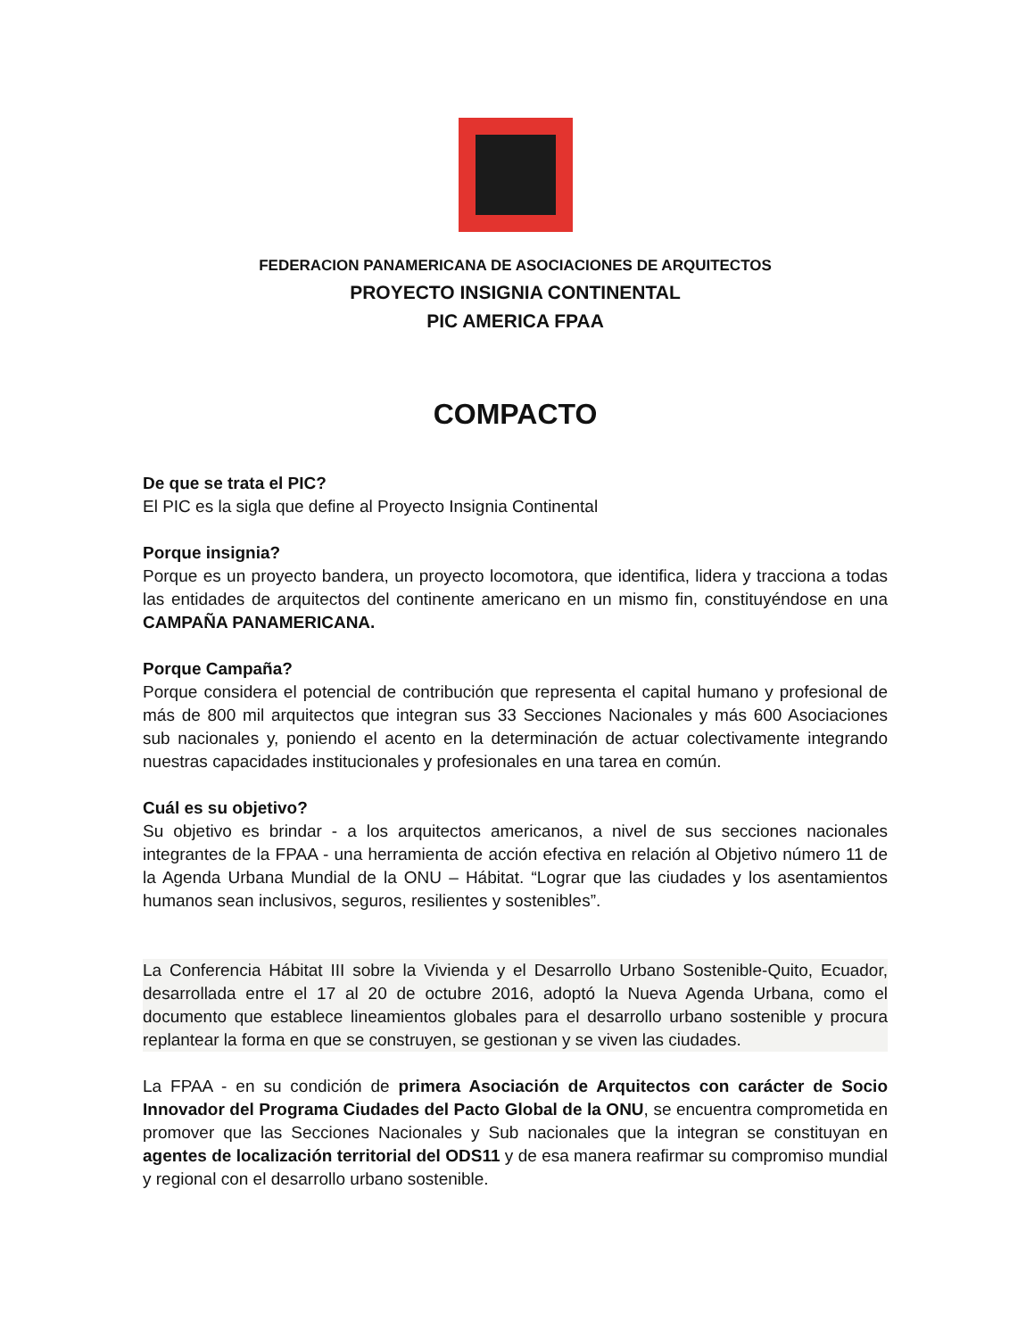FEDERACION PANAMERICANA DE ASOCIACIONES DE ARQUITECTOS
PROYECTO INSIGNIA CONTINENTAL
PIC AMERICA FPAA
COMPACTO
De que se trata el PIC?
El PIC es la sigla que define al Proyecto Insignia Continental
Porque insignia?
Porque es un proyecto bandera, un proyecto locomotora, que identifica, lidera y tracciona a todas las entidades de arquitectos del continente americano en un mismo fin, constituyéndose en una CAMPAÑA PANAMERICANA.
Porque Campaña?
Porque considera el potencial de contribución que representa el capital humano y profesional de más de 800 mil arquitectos que integran sus 33 Secciones Nacionales y más 600 Asociaciones sub nacionales y, poniendo el acento en la determinación de actuar colectivamente integrando nuestras capacidades institucionales y profesionales en una tarea en común.
Cuál es su objetivo?
Su objetivo es brindar - a los arquitectos americanos, a nivel de sus secciones nacionales integrantes de la FPAA - una herramienta de acción efectiva en relación al Objetivo número 11 de la Agenda Urbana Mundial de la ONU – Hábitat. “Lograr que las ciudades y los asentamientos humanos sean inclusivos, seguros, resilientes y sostenibles”.
La Conferencia Hábitat III sobre la Vivienda y el Desarrollo Urbano Sostenible-Quito, Ecuador, desarrollada entre el 17 al 20 de octubre 2016, adoptó la Nueva Agenda Urbana, como el documento que establece lineamientos globales para el desarrollo urbano sostenible y procura replantear la forma en que se construyen, se gestionan y se viven las ciudades.
La FPAA - en su condición de primera Asociación de Arquitectos con carácter de Socio Innovador del Programa Ciudades del Pacto Global de la ONU, se encuentra comprometida en promover que las Secciones Nacionales y Sub nacionales que la integran se constituyan en agentes de localización territorial del ODS11 y de esa manera reafirmar su compromiso mundial y regional con el desarrollo urbano sostenible.